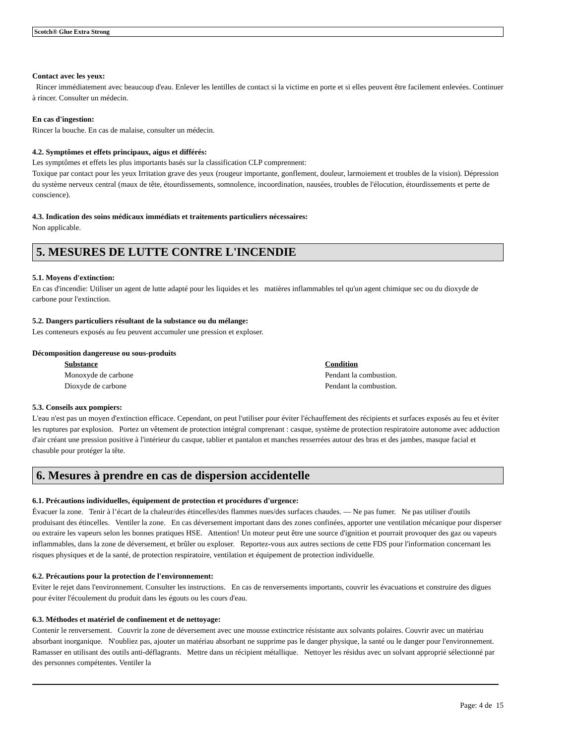Scotch® Glue Extra Strong
Contact avec les yeux:
Rincer immédiatement avec beaucoup d'eau. Enlever les lentilles de contact si la victime en porte et si elles peuvent être facilement enlevées. Continuer à rincer. Consulter un médecin.
En cas d'ingestion:
Rincer la bouche. En cas de malaise, consulter un médecin.
4.2. Symptômes et effets principaux, aigus et différés:
Les symptômes et effets les plus importants basés sur la classification CLP comprennent:
Toxique par contact pour les yeux Irritation grave des yeux (rougeur importante, gonflement, douleur, larmoiement et troubles de la vision). Dépression du système nerveux central (maux de tête, étourdissements, somnolence, incoordination, nausées, troubles de l'élocution, étourdissements et perte de conscience).
4.3. Indication des soins médicaux immédiats et traitements particuliers nécessaires:
Non applicable.
5. MESURES DE LUTTE CONTRE L'INCENDIE
5.1. Moyens d'extinction:
En cas d'incendie: Utiliser un agent de lutte adapté pour les liquides et les matières inflammables tel qu'un agent chimique sec ou du dioxyde de carbone pour l'extinction.
5.2. Dangers particuliers résultant de la substance ou du mélange:
Les conteneurs exposés au feu peuvent accumuler une pression et exploser.
Décomposition dangereuse ou sous-produits
| Substance | Condition |
| --- | --- |
| Monoxyde de carbone | Pendant la combustion. |
| Dioxyde de carbone | Pendant la combustion. |
5.3. Conseils aux pompiers:
L'eau n'est pas un moyen d'extinction efficace. Cependant, on peut l'utiliser pour éviter l'échauffement des récipients et surfaces exposés au feu et éviter les ruptures par explosion. Portez un vêtement de protection intégral comprenant : casque, système de protection respiratoire autonome avec adduction d'air créant une pression positive à l'intérieur du casque, tablier et pantalon et manches resserrées autour des bras et des jambes, masque facial et chasuble pour protéger la tête.
6. Mesures à prendre en cas de dispersion accidentelle
6.1. Précautions individuelles, équipement de protection et procédures d'urgence:
Évacuer la zone. Tenir à l’écart de la chaleur/des étincelles/des flammes nues/des surfaces chaudes. — Ne pas fumer. Ne pas utiliser d'outils produisant des étincelles. Ventiler la zone. En cas déversement important dans des zones confinées, apporter une ventilation mécanique pour disperser ou extraire les vapeurs selon les bonnes pratiques HSE. Attention! Un moteur peut être une source d'ignition et pourrait provoquer des gaz ou vapeurs inflammables, dans la zone de déversement, et brûler ou exploser. Reportez-vous aux autres sections de cette FDS pour l'information concernant les risques physiques et de la santé, de protection respiratoire, ventilation et équipement de protection individuelle.
6.2. Précautions pour la protection de l'environnement:
Eviter le rejet dans l'environnement. Consulter les instructions. En cas de renversements importants, couvrir les évacuations et construire des digues pour éviter l'écoulement du produit dans les égouts ou les cours d'eau.
6.3. Méthodes et matériel de confinement et de nettoyage:
Contenir le renversement. Couvrir la zone de déversement avec une mousse extinctrice résistante aux solvants polaires. Couvrir avec un matériau absorbant inorganique. N'oubliez pas, ajouter un matériau absorbant ne supprime pas le danger physique, la santé ou le danger pour l'environnement. Ramasser en utilisant des outils anti-déflagrants. Mettre dans un récipient métallique. Nettoyer les résidus avec un solvant approprié sélectionné par des personnes compétentes. Ventiler la
Page: 4 de 15